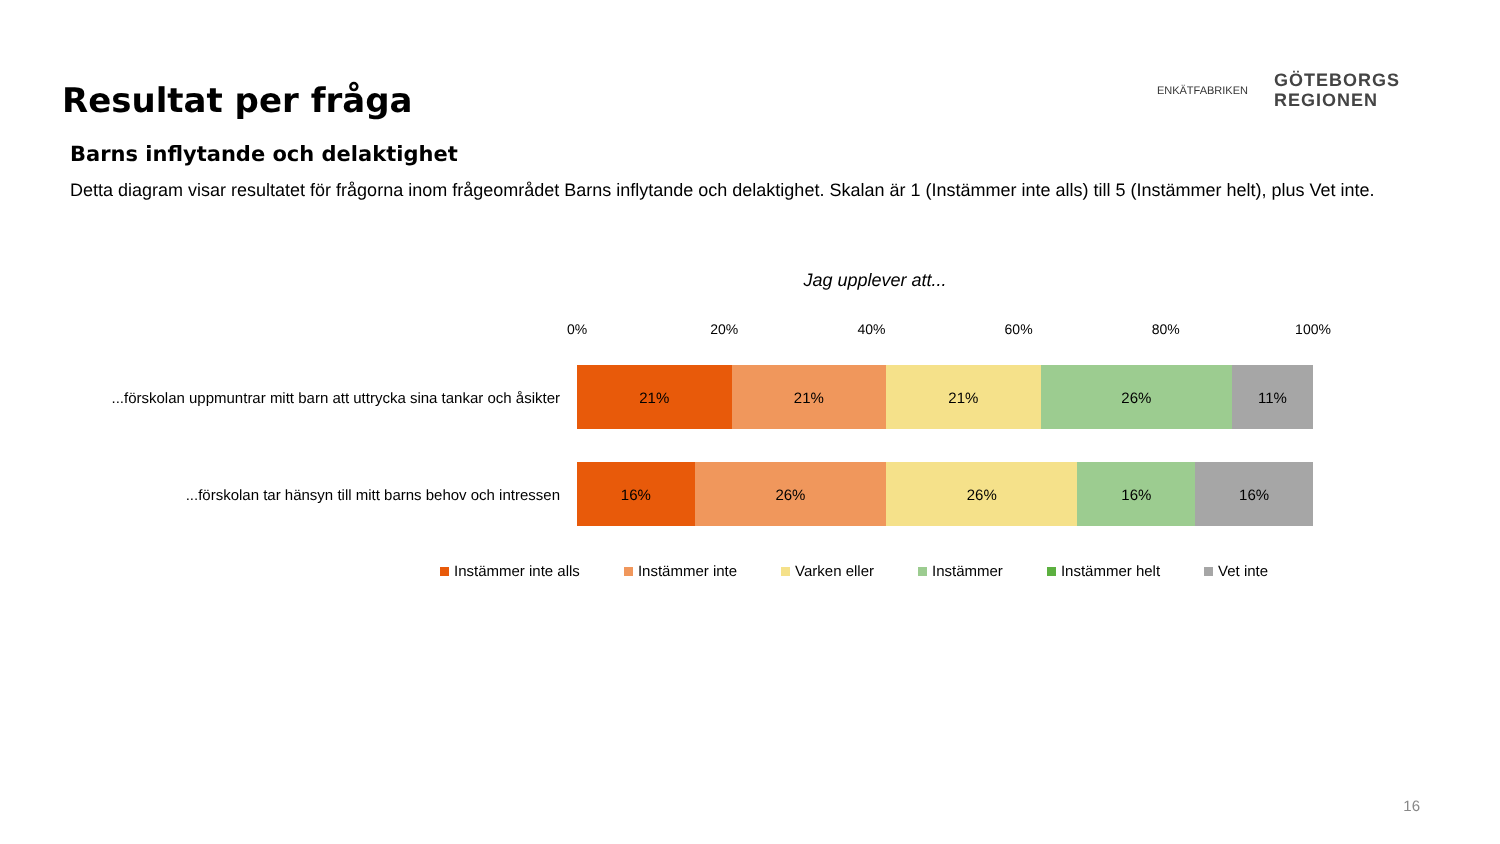Resultat per fråga
ENKÄTFABRIKEN
GÖTEBORGS
REGIONEN
Barns inflytande och delaktighet
Detta diagram visar resultatet för frågorna inom frågeområdet Barns inflytande och delaktighet. Skalan är 1 (Instämmer inte alls) till 5 (Instämmer helt), plus Vet inte.
Jag upplever att...
0% 20% 40% 60% 80% 100%
...förskolan uppmuntrar mitt barn att uttrycka sina tankar och åsikter
21% 21% 21% 26% 11%
...förskolan tar hänsyn till mitt barns behov och intressen
16% 26% 26% 16% 16%
Instämmer inte alls Instämmer inte Varken eller Instämmer Instämmer helt Vet inte
16